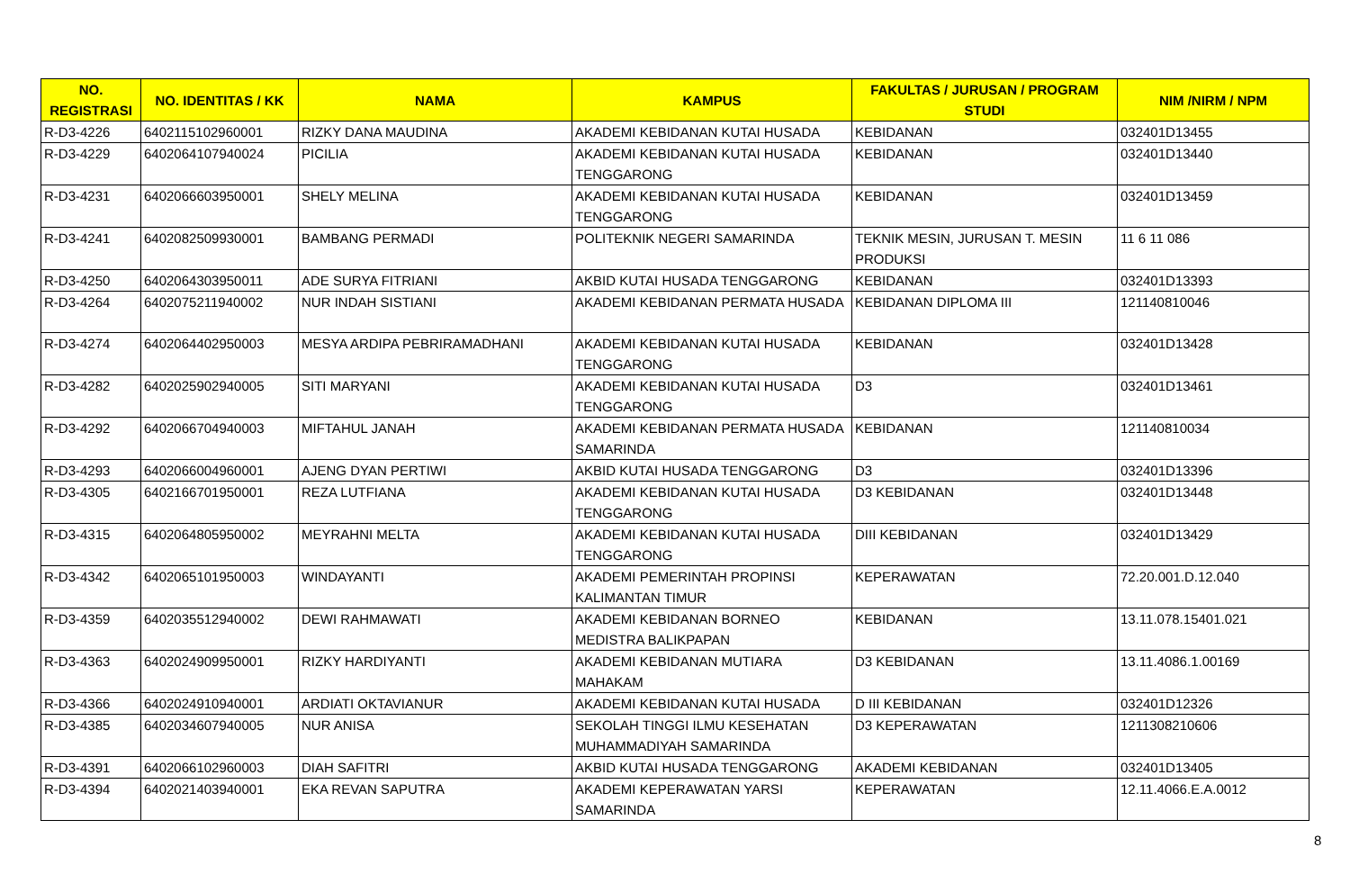| NO. REGISTRASI | NO. IDENTITAS / KK | NAMA | KAMPUS | FAKULTAS / JURUSAN / PROGRAM STUDI | NIM /NIRM / NPM |
| --- | --- | --- | --- | --- | --- |
| R-D3-4226 | 6402115102960001 | RIZKY DANA MAUDINA | AKADEMI KEBIDANAN KUTAI HUSADA | KEBIDANAN | 032401D13455 |
| R-D3-4229 | 6402064107940024 | PICILIA | AKADEMI KEBIDANAN KUTAI HUSADA TENGGARONG | KEBIDANAN | 032401D13440 |
| R-D3-4231 | 6402066603950001 | SHELY MELINA | AKADEMI KEBIDANAN KUTAI HUSADA TENGGARONG | KEBIDANAN | 032401D13459 |
| R-D3-4241 | 6402082509930001 | BAMBANG PERMADI | POLITEKNIK NEGERI SAMARINDA | TEKNIK MESIN, JURUSAN T. MESIN PRODUKSI | 11 6 11 086 |
| R-D3-4250 | 6402064303950011 | ADE SURYA FITRIANI | AKBID KUTAI HUSADA TENGGARONG | KEBIDANAN | 032401D13393 |
| R-D3-4264 | 6402075211940002 | NUR INDAH SISTIANI | AKADEMI KEBIDANAN PERMATA HUSADA | KEBIDANAN DIPLOMA III | 121140810046 |
| R-D3-4274 | 6402064402950003 | MESYA ARDIPA PEBRIRAMADHANI | AKADEMI KEBIDANAN KUTAI HUSADA TENGGARONG | KEBIDANAN | 032401D13428 |
| R-D3-4282 | 6402025902940005 | SITI MARYANI | AKADEMI KEBIDANAN KUTAI HUSADA TENGGARONG | D3 | 032401D13461 |
| R-D3-4292 | 6402066704940003 | MIFTAHUL JANAH | AKADEMI KEBIDANAN PERMATA HUSADA SAMARINDA | KEBIDANAN | 121140810034 |
| R-D3-4293 | 6402066004960001 | AJENG DYAN PERTIWI | AKBID KUTAI HUSADA TENGGARONG | D3 | 032401D13396 |
| R-D3-4305 | 6402166701950001 | REZA LUTFIANA | AKADEMI KEBIDANAN KUTAI HUSADA TENGGARONG | D3 KEBIDANAN | 032401D13448 |
| R-D3-4315 | 6402064805950002 | MEYRAHNI MELTA | AKADEMI KEBIDANAN KUTAI HUSADA TENGGARONG | DIII KEBIDANAN | 032401D13429 |
| R-D3-4342 | 6402065101950003 | WINDAYANTI | AKADEMI PEMERINTAH PROPINSI KALIMANTAN TIMUR | KEPERAWATAN | 72.20.001.D.12.040 |
| R-D3-4359 | 6402035512940002 | DEWI RAHMAWATI | AKADEMI KEBIDANAN BORNEO MEDISTRA BALIKPAPAN | KEBIDANAN | 13.11.078.15401.021 |
| R-D3-4363 | 6402024909950001 | RIZKY HARDIYANTI | AKADEMI KEBIDANAN MUTIARA MAHAKAM | D3 KEBIDANAN | 13.11.4086.1.00169 |
| R-D3-4366 | 6402024910940001 | ARDIATI OKTAVIANUR | AKADEMI KEBIDANAN KUTAI HUSADA | D III KEBIDANAN | 032401D12326 |
| R-D3-4385 | 6402034607940005 | NUR ANISA | SEKOLAH TINGGI ILMU KESEHATAN MUHAMMADIYAH SAMARINDA | D3 KEPERAWATAN | 1211308210606 |
| R-D3-4391 | 6402066102960003 | DIAH SAFITRI | AKBID KUTAI HUSADA TENGGARONG | AKADEMI KEBIDANAN | 032401D13405 |
| R-D3-4394 | 6402021403940001 | EKA REVAN SAPUTRA | AKADEMI KEPERAWATAN YARSI SAMARINDA | KEPERAWATAN | 12.11.4066.E.A.0012 |
8